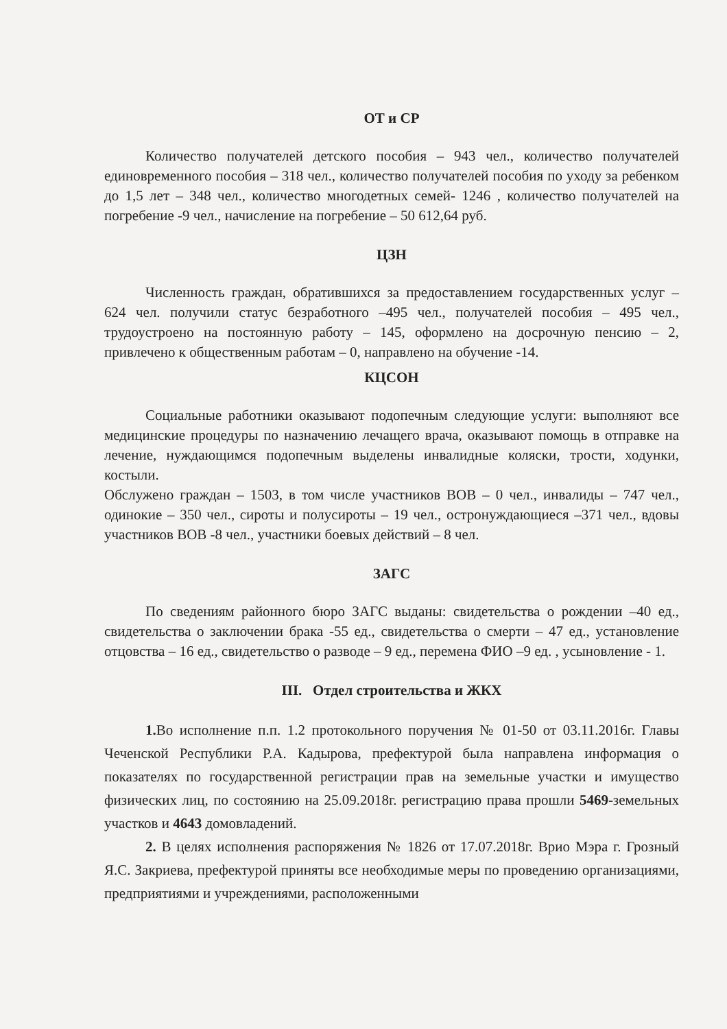ОТ и СР
Количество получателей детского пособия – 943 чел., количество получателей единовременного пособия – 318 чел., количество получателей пособия по уходу за ребенком до 1,5 лет – 348 чел., количество многодетных семей- 1246 , количество получателей на погребение -9 чел., начисление на погребение – 50 612,64 руб.
ЦЗН
Численность граждан, обратившихся за предоставлением государственных услуг – 624 чел. получили статус безработного –495 чел., получателей пособия – 495 чел., трудоустроено на постоянную работу – 145, оформлено на досрочную пенсию – 2, привлечено к общественным работам – 0, направлено на обучение -14.
КЦСОН
Социальные работники оказывают подопечным следующие услуги: выполняют все медицинские процедуры по назначению лечащего врача, оказывают помощь в отправке на лечение, нуждающимся подопечным выделены инвалидные коляски, трости, ходунки, костыли.
Обслужено граждан – 1503, в том числе участников ВОВ – 0 чел., инвалиды – 747 чел., одинокие – 350 чел., сироты и полусироты – 19 чел., остронуждающиеся –371 чел., вдовы участников ВОВ -8 чел., участники боевых действий – 8 чел.
ЗАГС
По сведениям районного бюро ЗАГС выданы: свидетельства о рождении –40 ед., свидетельства о заключении брака -55 ед., свидетельства о смерти – 47 ед., установление отцовства – 16 ед., свидетельство о разводе – 9 ед., перемена ФИО –9 ед. , усыновление - 1.
III. Отдел строительства и ЖКХ
1. Во исполнение п.п. 1.2 протокольного поручения № 01-50 от 03.11.2016г. Главы Чеченской Республики Р.А. Кадырова, префектурой была направлена информация о показателях по государственной регистрации прав на земельные участки и имущество физических лиц, по состоянию на 25.09.2018г. регистрацию права прошли 5469-земельных участков и 4643 домовладений.
2. В целях исполнения распоряжения № 1826 от 17.07.2018г. Врио Мэра г. Грозный Я.С. Закриева, префектурой приняты все необходимые меры по проведению организациями, предприятиями и учреждениями, расположенными